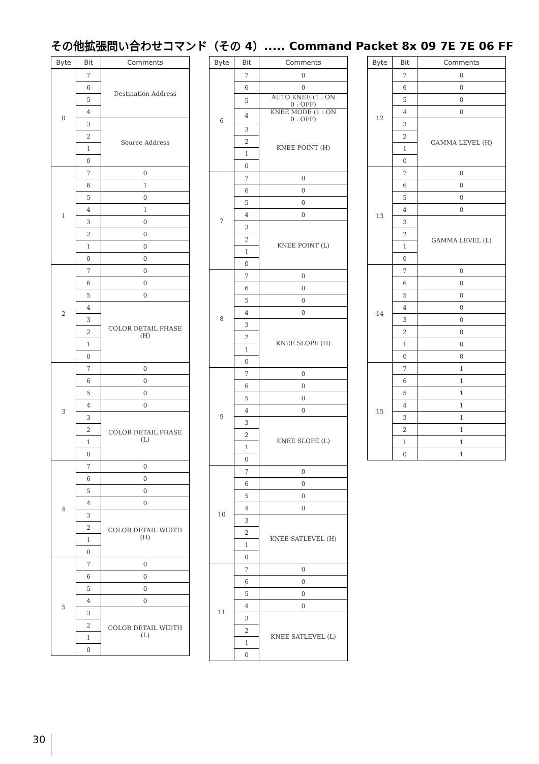その他拡張問い合わせコマンド（その 4）..... Command Packet 8x 09 7E 7E 06 FF
| Byte | Bit | Comments |
| --- | --- | --- |
| 0 | 7 | Destination Address |
| | 6 | |
| | 5 | |
| | 4 | |
| | 3 | Source Address |
| | 2 | |
| | 1 | |
| | 0 | |
| 1 | 7 | 0 |
| | 6 | 1 |
| | 5 | 0 |
| | 4 | 1 |
| | 3 | 0 |
| | 2 | 0 |
| | 1 | 0 |
| | 0 | 0 |
| 2 | 7 | 0 |
| | 6 | 0 |
| | 5 | 0 |
| | 4 | COLOR DETAIL PHASE (H) |
| | 3 | |
| | 2 | |
| | 1 | |
| | 0 | |
| 3 | 7 | 0 |
| | 6 | 0 |
| | 5 | 0 |
| | 4 | 0 |
| | 3 | COLOR DETAIL PHASE (L) |
| | 2 | |
| | 1 | |
| | 0 | |
| 4 | 7 | 0 |
| | 6 | 0 |
| | 5 | 0 |
| | 4 | 0 |
| | 3 | COLOR DETAIL WIDTH (H) |
| | 2 | |
| | 1 | |
| | 0 | |
| 5 | 7 | 0 |
| | 6 | 0 |
| | 5 | 0 |
| | 4 | 0 |
| | 3 | COLOR DETAIL WIDTH (L) |
| | 2 | |
| | 1 | |
| | 0 | |
| Byte | Bit | Comments |
| --- | --- | --- |
| 6 | 7 | 0 |
| | 6 | 0 |
| | 5 | AUTO KNEE (1 : ON 0 : OFF) |
| | 4 | KNEE MODE (1 : ON 0 : OFF) |
| | 3 | KNEE POINT (H) |
| | 2 | |
| | 1 | |
| | 0 | |
| 7 | 7 | 0 |
| | 6 | 0 |
| | 5 | 0 |
| | 4 | 0 |
| | 3 | KNEE POINT (L) |
| | 2 | |
| | 1 | |
| | 0 | |
| 8 | 7 | 0 |
| | 6 | 0 |
| | 5 | 0 |
| | 4 | 0 |
| | 3 | KNEE SLOPE (H) |
| | 2 | |
| | 1 | |
| | 0 | |
| 9 | 7 | 0 |
| | 6 | 0 |
| | 5 | 0 |
| | 4 | 0 |
| | 3 | KNEE SLOPE (L) |
| | 2 | |
| | 1 | |
| | 0 | |
| 10 | 7 | 0 |
| | 6 | 0 |
| | 5 | 0 |
| | 4 | 0 |
| | 3 | KNEE SATLEVEL (H) |
| | 2 | |
| | 1 | |
| | 0 | |
| 11 | 7 | 0 |
| | 6 | 0 |
| | 5 | 0 |
| | 4 | 0 |
| | 3 | KNEE SATLEVEL (L) |
| | 2 | |
| | 1 | |
| | 0 | |
| Byte | Bit | Comments |
| --- | --- | --- |
| 12 | 7 | 0 |
| | 6 | 0 |
| | 5 | 0 |
| | 4 | 0 |
| | 3 | GAMMA LEVEL (H) |
| | 2 | |
| | 1 | |
| | 0 | |
| 13 | 7 | 0 |
| | 6 | 0 |
| | 5 | 0 |
| | 4 | 0 |
| | 3 | GAMMA LEVEL (L) |
| | 2 | |
| | 1 | |
| | 0 | |
| 14 | 7 | 0 |
| | 6 | 0 |
| | 5 | 0 |
| | 4 | 0 |
| | 3 | 0 |
| | 2 | 0 |
| | 1 | 0 |
| | 0 | 0 |
| 15 | 7 | 1 |
| | 6 | 1 |
| | 5 | 1 |
| | 4 | 1 |
| | 3 | 1 |
| | 2 | 1 |
| | 1 | 1 |
| | 0 | 1 |
30